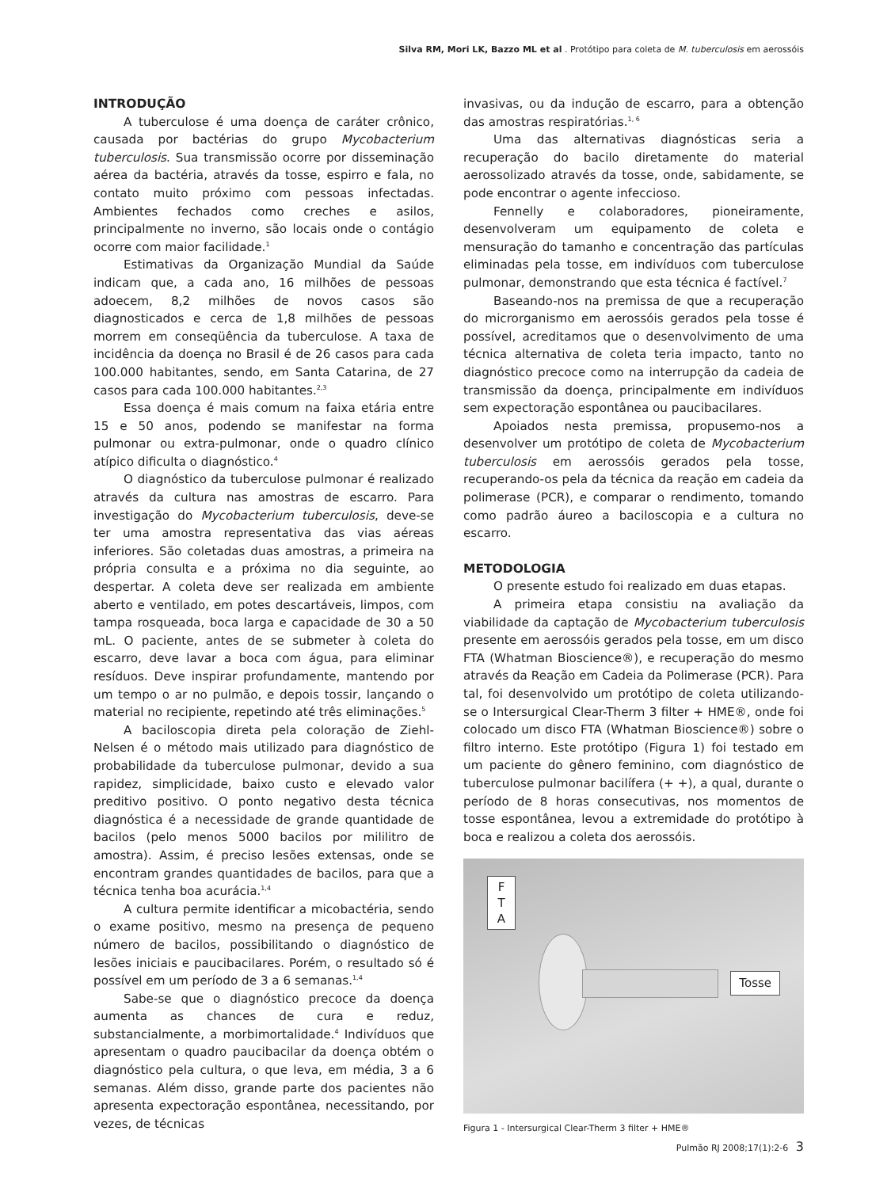Silva RM, Mori LK, Bazzo ML et al . Protótipo para coleta de M. tuberculosis em aerossóis
INTRODUÇÃO
A tuberculose é uma doença de caráter crônico, causada por bactérias do grupo Mycobacterium tuberculosis. Sua transmissão ocorre por disseminação aérea da bactéria, através da tosse, espirro e fala, no contato muito próximo com pessoas infectadas. Ambientes fechados como creches e asilos, principalmente no inverno, são locais onde o contágio ocorre com maior facilidade.<sup>1</sup>
Estimativas da Organização Mundial da Saúde indicam que, a cada ano, 16 milhões de pessoas adoecem, 8,2 milhões de novos casos são diagnosticados e cerca de 1,8 milhões de pessoas morrem em conseqüência da tuberculose. A taxa de incidência da doença no Brasil é de 26 casos para cada 100.000 habitantes, sendo, em Santa Catarina, de 27 casos para cada 100.000 habitantes.<sup>2,3</sup>
Essa doença é mais comum na faixa etária entre 15 e 50 anos, podendo se manifestar na forma pulmonar ou extra-pulmonar, onde o quadro clínico atípico dificulta o diagnóstico.<sup>4</sup>
O diagnóstico da tuberculose pulmonar é realizado através da cultura nas amostras de escarro. Para investigação do Mycobacterium tuberculosis, deve-se ter uma amostra representativa das vias aéreas inferiores. São coletadas duas amostras, a primeira na própria consulta e a próxima no dia seguinte, ao despertar. A coleta deve ser realizada em ambiente aberto e ventilado, em potes descartáveis, limpos, com tampa rosqueada, boca larga e capacidade de 30 a 50 mL. O paciente, antes de se submeter à coleta do escarro, deve lavar a boca com água, para eliminar resíduos. Deve inspirar profundamente, mantendo por um tempo o ar no pulmão, e depois tossir, lançando o material no recipiente, repetindo até três eliminações.<sup>5</sup>
A baciloscopia direta pela coloração de Ziehl-Nelsen é o método mais utilizado para diagnóstico de probabilidade da tuberculose pulmonar, devido a sua rapidez, simplicidade, baixo custo e elevado valor preditivo positivo. O ponto negativo desta técnica diagnóstica é a necessidade de grande quantidade de bacilos (pelo menos 5000 bacilos por mililitro de amostra). Assim, é preciso lesões extensas, onde se encontram grandes quantidades de bacilos, para que a técnica tenha boa acurácia.<sup>1,4</sup>
A cultura permite identificar a micobactéria, sendo o exame positivo, mesmo na presença de pequeno número de bacilos, possibilitando o diagnóstico de lesões iniciais e paucibacilares. Porém, o resultado só é possível em um período de 3 a 6 semanas.<sup>1,4</sup>
Sabe-se que o diagnóstico precoce da doença aumenta as chances de cura e reduz, substancialmente, a morbimortalidade.<sup>4</sup> Indivíduos que apresentam o quadro paucibacilar da doença obtém o diagnóstico pela cultura, o que leva, em média, 3 a 6 semanas. Além disso, grande parte dos pacientes não apresenta expectoração espontânea, necessitando, por vezes, de técnicas
invasivas, ou da indução de escarro, para a obtenção das amostras respiratórias.<sup>1, 6</sup>
Uma das alternativas diagnósticas seria a recuperação do bacilo diretamente do material aerossolizado através da tosse, onde, sabidamente, se pode encontrar o agente infeccioso.
Fennelly e colaboradores, pioneiramente, desenvolveram um equipamento de coleta e mensuração do tamanho e concentração das partículas eliminadas pela tosse, em indivíduos com tuberculose pulmonar, demonstrando que esta técnica é factível.<sup>7</sup>
Baseando-nos na premissa de que a recuperação do microrganismo em aerossóis gerados pela tosse é possível, acreditamos que o desenvolvimento de uma técnica alternativa de coleta teria impacto, tanto no diagnóstico precoce como na interrupção da cadeia de transmissão da doença, principalmente em indivíduos sem expectoração espontânea ou paucibacilares.
Apoiados nesta premissa, propusemo-nos a desenvolver um protótipo de coleta de Mycobacterium tuberculosis em aerossóis gerados pela tosse, recuperando-os pela da técnica da reação em cadeia da polimerase (PCR), e comparar o rendimento, tomando como padrão áureo a baciloscopia e a cultura no escarro.
METODOLOGIA
O presente estudo foi realizado em duas etapas.
A primeira etapa consistiu na avaliação da viabilidade da captação de Mycobacterium tuberculosis presente em aerossóis gerados pela tosse, em um disco FTA (Whatman Bioscience®), e recuperação do mesmo através da Reação em Cadeia da Polimerase (PCR). Para tal, foi desenvolvido um protótipo de coleta utilizando-se o Intersurgical Clear-Therm 3 filter + HME®, onde foi colocado um disco FTA (Whatman Bioscience®) sobre o filtro interno. Este protótipo (Figura 1) foi testado em um paciente do gênero feminino, com diagnóstico de tuberculose pulmonar bacilífera (+ +), a qual, durante o período de 8 horas consecutivas, nos momentos de tosse espontânea, levou a extremidade do protótipo à boca e realizou a coleta dos aerossóis.
F T A
Tosse
Figura 1 - Intersurgical Clear-Therm 3 filter + HME®
Pulmão RJ 2008;17(1):2-6 3